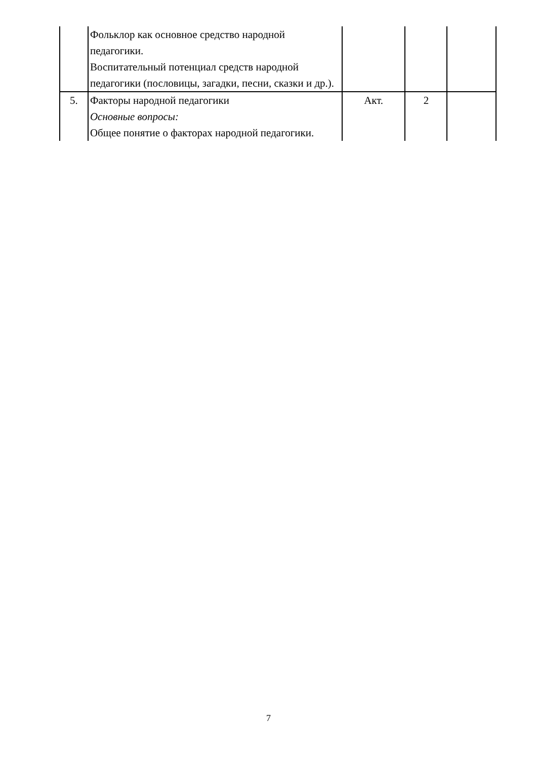| | Фольклор как основное средство народной педагогики. Воспитательный потенциал средств народной педагогики (пословицы, загадки, песни, сказки и др.). | | | |
| 5. | Факторы народной педагогики Основные вопросы: Общее понятие о факторах народной педагогики. | Акт. | 2 | |
7